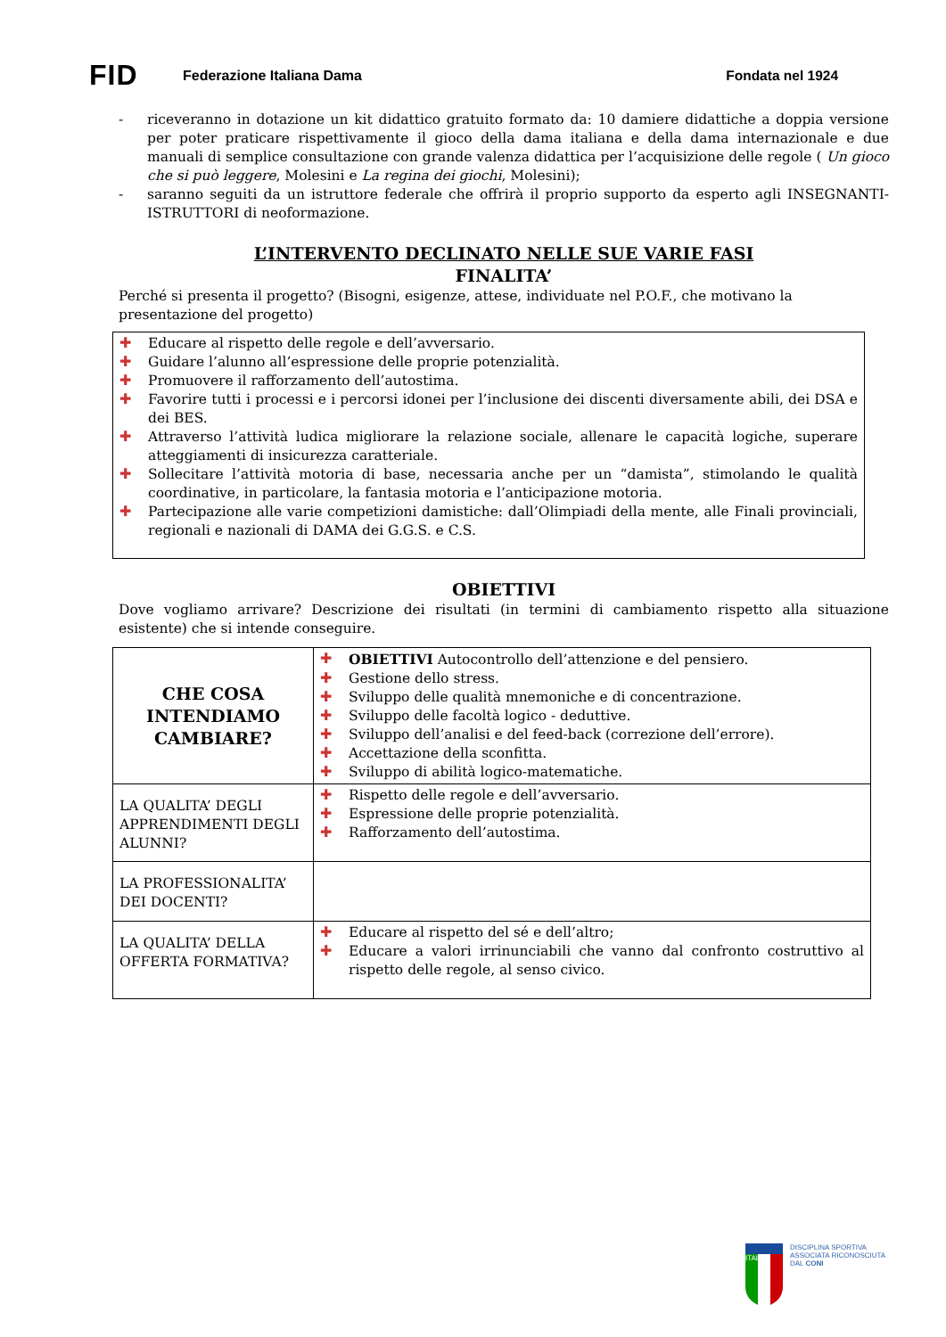FID
Federazione Italiana Dama Fondata nel 1924
- riceveranno in dotazione un kit didattico gratuito formato da: 10 damiere didattiche a doppia versione per poter praticare rispettivamente il gioco della dama italiana e della dama internazionale e due manuali di semplice consultazione con grande valenza didattica per l’acquisizione delle regole ( Un gioco che si può leggere, Molesini e La regina dei giochi, Molesini);
- saranno seguiti da un istruttore federale che offrirà il proprio supporto da esperto agli INSEGNANTI-ISTRUTTORI di neoformazione.
L’INTERVENTO DECLINATO NELLE SUE VARIE FASI
FINALITA’
Perché si presenta il progetto? (Bisogni, esigenze, attese, individuate nel P.O.F., che motivano la presentazione del progetto)
✚ Educare al rispetto delle regole e dell’avversario.
✚ Guidare l’alunno all’espressione delle proprie potenzialità.
✚ Promuovere il rafforzamento dell’autostima.
✚ Favorire tutti i processi e i percorsi idonei per l’inclusione dei discenti diversamente abili, dei DSA e dei BES.
✚ Attraverso l’attività ludica migliorare la relazione sociale, allenare le capacità logiche, superare atteggiamenti di insicurezza caratteriale.
✚ Sollecitare l’attività motoria di base, necessaria anche per un “damista”, stimolando le qualità coordinative, in particolare, la fantasia motoria e l’anticipazione motoria.
✚ Partecipazione alle varie competizioni damistiche: dall’Olimpiadi della mente, alle Finali provinciali, regionali e nazionali di DAMA dei G.G.S. e C.S.
OBIETTIVI
Dove vogliamo arrivare? Descrizione dei risultati (in termini di cambiamento rispetto alla situazione esistente) che si intende conseguire.
| CHE COSA INTENDIAMO CAMBIARE? | ✚ OBIETTIVI Autocontrollo dell’attenzione e del pensiero. ✚ Gestione dello stress. ✚ Sviluppo delle qualità mnemoniche e di concentrazione. ✚ Sviluppo delle facoltà logico - deduttive. ✚ Sviluppo dell’analisi e del feed-back (correzione dell’errore). ✚ Accettazione della sconfitta. ✚ Sviluppo di abilità logico-matematiche. |
| LA QUALITA’ DEGLI APPRENDIMENTI DEGLI ALUNNI? | ✚ Rispetto delle regole e dell’avversario. ✚ Espressione delle proprie potenzialità. ✚ Rafforzamento dell’autostima. |
| LA PROFESSIONALITA’ DEI DOCENTI? | |
| LA QUALITA’ DELLA OFFERTA FORMATIVA? | ✚ Educare al rispetto del sé e dell’altro; ✚ Educare a valori irrinunciabili che vanno dal confronto costruttivo al rispetto delle regole, al senso civico. |
ITALIA
DISCIPLINA SPORTIVA
ASSOCIATA RICONOSCIUTA
DAL CONI